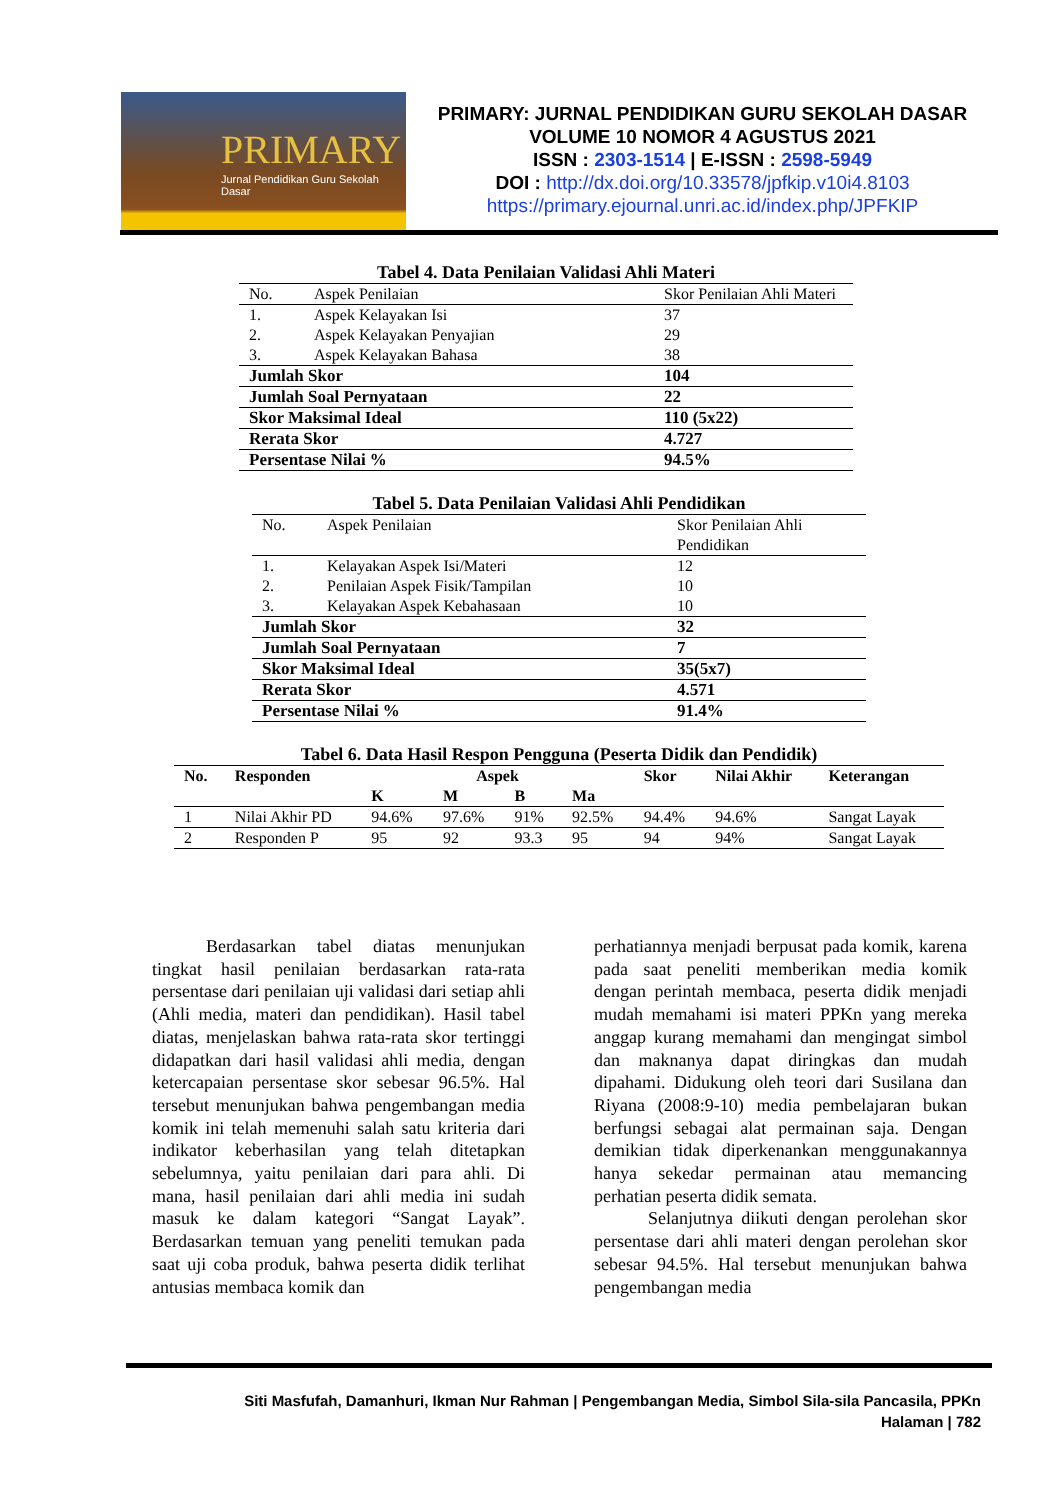PRIMARY
Jurnal Pendidikan Guru Sekolah Dasar
PRIMARY: JURNAL PENDIDIKAN GURU SEKOLAH DASAR
VOLUME 10 NOMOR 4 AGUSTUS 2021
ISSN : 2303-1514 | E-ISSN : 2598-5949
DOI : http://dx.doi.org/10.33578/jpfkip.v10i4.8103
https://primary.ejournal.unri.ac.id/index.php/JPFKIP
Tabel 4. Data Penilaian Validasi Ahli Materi
| No. | Aspek Penilaian | Skor Penilaian Ahli Materi |
| 1. | Aspek Kelayakan Isi | 37 |
| 2. | Aspek Kelayakan Penyajian | 29 |
| 3. | Aspek Kelayakan Bahasa | 38 |
| Jumlah Skor | | 104 |
| Jumlah Soal Pernyataan | | 22 |
| Skor Maksimal Ideal | | 110 (5x22) |
| Rerata Skor | | 4.727 |
| Persentase Nilai % | | 94.5% |
Tabel 5. Data Penilaian Validasi Ahli Pendidikan
| No. | Aspek Penilaian | Skor Penilaian Ahli Pendidikan |
| 1. | Kelayakan Aspek Isi/Materi | 12 |
| 2. | Penilaian Aspek Fisik/Tampilan | 10 |
| 3. | Kelayakan Aspek Kebahasaan | 10 |
| Jumlah Skor | | 32 |
| Jumlah Soal Pernyataan | | 7 |
| Skor Maksimal Ideal | | 35(5x7) |
| Rerata Skor | | 4.571 |
| Persentase Nilai % | | 91.4% |
Tabel 6. Data Hasil Respon Pengguna (Peserta Didik dan Pendidik)
| No. | Responden | Aspek | | | | Skor | Nilai Akhir | Keterangan |
| --- | --- | --- | --- | --- | --- | --- | --- | --- |
| | | K | M | B | Ma | | | |
| 1 | Nilai Akhir PD | 94.6% | 97.6% | 91% | 92.5% | 94.4% | 94.6% | Sangat Layak |
| 2 | Responden P | 95 | 92 | 93.3 | 95 | 94 | 94% | Sangat Layak |
   Berdasarkan tabel diatas menunjukan tingkat hasil penilaian berdasarkan rata-rata persentase dari penilaian uji validasi dari setiap ahli (Ahli media, materi dan pendidikan). Hasil tabel diatas, menjelaskan bahwa rata-rata skor tertinggi didapatkan dari hasil validasi ahli media, dengan ketercapaian persentase skor sebesar 96.5%. Hal tersebut menunjukan bahwa pengembangan media komik ini telah memenuhi salah satu kriteria dari indikator keberhasilan yang telah ditetapkan sebelumnya, yaitu penilaian dari para ahli. Di mana, hasil penilaian dari ahli media ini sudah masuk ke dalam kategori “Sangat Layak”. Berdasarkan temuan yang peneliti temukan pada saat uji coba produk, bahwa peserta didik terlihat antusias membaca komik dan
perhatiannya menjadi berpusat pada komik, karena pada saat peneliti memberikan media komik dengan perintah membaca, peserta didik menjadi mudah memahami isi materi PPKn yang mereka anggap kurang memahami dan mengingat simbol dan maknanya dapat diringkas dan mudah dipahami. Didukung oleh teori dari Susilana dan Riyana (2008:9-10) media pembelajaran bukan berfungsi sebagai alat permainan saja. Dengan demikian tidak diperkenankan menggunakannya hanya sekedar permainan atau memancing perhatian peserta didik semata.
   Selanjutnya diikuti dengan perolehan skor persentase dari ahli materi dengan perolehan skor sebesar 94.5%. Hal tersebut menunjukan bahwa pengembangan media
Siti Masfufah, Damanhuri, Ikman Nur Rahman | Pengembangan Media, Simbol Sila-sila Pancasila, PPKn
Halaman | 782